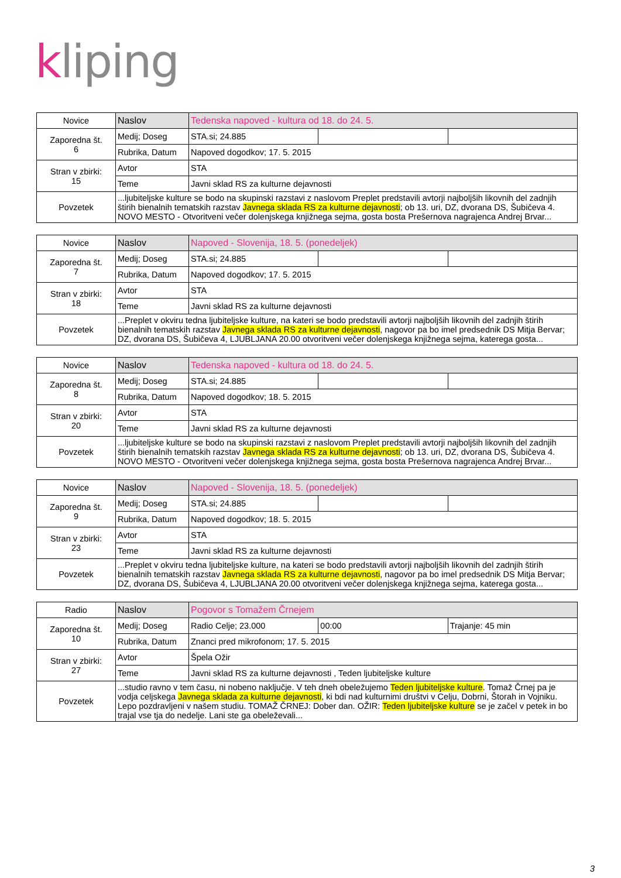kliping
| Novice | Naslov | Tedenska napoved - kultura od 18. do 24. 5. | | |
| Zaporedna št. 6 | Medij; Doseg | STA.si; 24.885 | | |
| | Rubrika, Datum | Napoved dogodkov; 17. 5. 2015 | | |
| Stran v zbirki: 15 | Avtor | STA | | |
| | Teme | Javni sklad RS za kulturne dejavnosti | | |
| Povzetek | ...ljubiteljske kulture se bodo na skupinski razstavi z naslovom Preplet predstavili avtorji najboljših likovnih del zadnjih štirih bienalnih tematskih razstav Javnega sklada RS za kulturne dejavnosti ; ob 13. uri, DZ, dvorana DS, Šubičeva 4. NOVO MESTO - Otvoritveni večer dolenjskega knjižnega sejma, gosta bosta Prešernova nagrajenca Andrej Brvar... | | | |
| Novice | Naslov | Napoved - Slovenija, 18. 5. (ponedeljek) | | |
| Zaporedna št. 7 | Medij; Doseg | STA.si; 24.885 | | |
| | Rubrika, Datum | Napoved dogodkov; 17. 5. 2015 | | |
| Stran v zbirki: 18 | Avtor | STA | | |
| | Teme | Javni sklad RS za kulturne dejavnosti | | |
| Povzetek | ...Preplet v okviru tedna ljubiteljske kulture, na kateri se bodo predstavili avtorji najboljših likovnih del zadnjih štirih bienalnih tematskih razstav Javnega sklada RS za kulturne dejavnosti , nagovor pa bo imel predsednik DS Mitja Bervar; DZ, dvorana DS, Šubičeva 4, LJUBLJANA 20.00 otvoritveni večer dolenjskega knjižnega sejma, katerega gosta... | | | |
| Novice | Naslov | Tedenska napoved - kultura od 18. do 24. 5. | | |
| Zaporedna št. 8 | Medij; Doseg | STA.si; 24.885 | | |
| | Rubrika, Datum | Napoved dogodkov; 18. 5. 2015 | | |
| Stran v zbirki: 20 | Avtor | STA | | |
| | Teme | Javni sklad RS za kulturne dejavnosti | | |
| Povzetek | ...ljubiteljske kulture se bodo na skupinski razstavi z naslovom Preplet predstavili avtorji najboljših likovnih del zadnjih štirih bienalnih tematskih razstav Javnega sklada RS za kulturne dejavnosti ; ob 13. uri, DZ, dvorana DS, Šubičeva 4. NOVO MESTO - Otvoritveni večer dolenjskega knjižnega sejma, gosta bosta Prešernova nagrajenca Andrej Brvar... | | | |
| Novice | Naslov | Napoved - Slovenija, 18. 5. (ponedeljek) | | |
| Zaporedna št. 9 | Medij; Doseg | STA.si; 24.885 | | |
| | Rubrika, Datum | Napoved dogodkov; 18. 5. 2015 | | |
| Stran v zbirki: 23 | Avtor | STA | | |
| | Teme | Javni sklad RS za kulturne dejavnosti | | |
| Povzetek | ...Preplet v okviru tedna ljubiteljske kulture, na kateri se bodo predstavili avtorji najboljših likovnih del zadnjih štirih bienalnih tematskih razstav Javnega sklada RS za kulturne dejavnosti , nagovor pa bo imel predsednik DS Mitja Bervar; DZ, dvorana DS, Šubičeva 4, LJUBLJANA 20.00 otvoritveni večer dolenjskega knjižnega sejma, katerega gosta... | | | |
| Radio | Naslov | Pogovor s Tomažem Črnejem | | |
| Zaporedna št. 10 | Medij; Doseg | Radio Celje; 23.000 | 00:00 | Trajanje: 45 min |
| | Rubrika, Datum | Znanci pred mikrofonom; 17. 5. 2015 | | |
| Stran v zbirki: 27 | Avtor | Špela Ožir | | |
| | Teme | Javni sklad RS za kulturne dejavnosti , Teden ljubiteljske kulture | | |
| Povzetek | ...studio ravno v tem času, ni nobeno naključje. V teh dneh obeležujemo Teden ljubiteljske kulture . Tomaž Črnej pa je vodja celjskega Javnega sklada za kulturne dejavnosti , ki bdi nad kulturnimi društvi v Celju, Dobrni, Štorah in Vojniku. Lepo pozdravljeni v našem studiu. TOMAŽ ČRNEJ: Dober dan. OŽIR: Teden ljubiteljske kulture se je začel v petek in bo trajal vse tja do nedelje. Lani ste ga obeleževali... | | | |
3